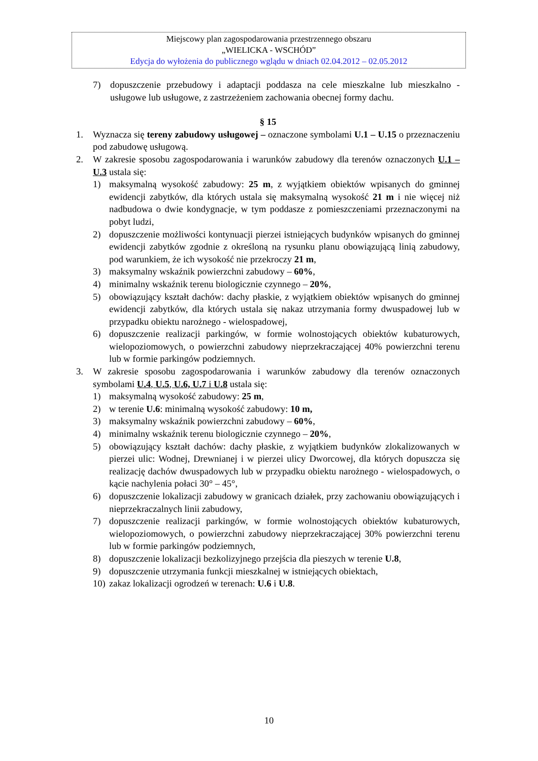Miejscowy plan zagospodarowania przestrzennego obszaru
„WIELICKA - WSCHÓD”
Edycja do wyłożenia do publicznego wglądu w dniach 02.04.2012 – 02.05.2012
7) dopuszczenie przebudowy i adaptacji poddasza na cele mieszkalne lub mieszkalno - usługowe lub usługowe, z zastrzeżeniem zachowania obecnej formy dachu.
§ 15
1. Wyznacza się tereny zabudowy usługowej – oznaczone symbolami U.1 – U.15 o przeznaczeniu pod zabudowę usługową.
2. W zakresie sposobu zagospodarowania i warunków zabudowy dla terenów oznaczonych U.1 – U.3 ustala się:
1) maksymalną wysokość zabudowy: 25 m, z wyjątkiem obiektów wpisanych do gminnej ewidencji zabytków, dla których ustala się maksymalną wysokość 21 m i nie więcej niż nadbudowa o dwie kondygnacje, w tym poddasze z pomieszczeniami przeznaczonymi na pobyt ludzi,
2) dopuszczenie możliwości kontynuacji pierzei istniejących budynków wpisanych do gminnej ewidencji zabytków zgodnie z określoną na rysunku planu obowiązującą linią zabudowy, pod warunkiem, że ich wysokość nie przekroczy 21 m,
3) maksymalny wskaźnik powierzchni zabudowy – 60%,
4) minimalny wskaźnik terenu biologicznie czynnego – 20%,
5) obowiązujący kształt dachów: dachy płaskie, z wyjątkiem obiektów wpisanych do gminnej ewidencji zabytków, dla których ustala się nakaz utrzymania formy dwuspadowej lub w przypadku obiektu narożnego - wielospadowej,
6) dopuszczenie realizacji parkingów, w formie wolnostojących obiektów kubaturowych, wielopoziomowych, o powierzchni zabudowy nieprzekraczającej 40% powierzchni terenu lub w formie parkingów podziemnych.
3. W zakresie sposobu zagospodarowania i warunków zabudowy dla terenów oznaczonych symbolami U.4, U.5, U.6, U.7 i U.8 ustala się:
1) maksymalną wysokość zabudowy: 25 m,
2) w terenie U.6: minimalną wysokość zabudowy: 10 m,
3) maksymalny wskaźnik powierzchni zabudowy – 60%,
4) minimalny wskaźnik terenu biologicznie czynnego – 20%,
5) obowiązujący kształt dachów: dachy płaskie, z wyjątkiem budynków zlokalizowanych w pierzei ulic: Wodnej, Drewnianej i w pierzei ulicy Dworcowej, dla których dopuszcza się realizację dachów dwuspadowych lub w przypadku obiektu narożnego - wielospadowych, o kącie nachylenia połaci 30° – 45°,
6) dopuszczenie lokalizacji zabudowy w granicach działek, przy zachowaniu obowiązujących i nieprzekraczalnych linii zabudowy,
7) dopuszczenie realizacji parkingów, w formie wolnostojących obiektów kubaturowych, wielopoziomowych, o powierzchni zabudowy nieprzekraczającej 30% powierzchni terenu lub w formie parkingów podziemnych,
8) dopuszczenie lokalizacji bezkolizyjnego przejścia dla pieszych w terenie U.8,
9) dopuszczenie utrzymania funkcji mieszkalnej w istniejących obiektach,
10) zakaz lokalizacji ogrodzeń w terenach: U.6 i U.8.
10